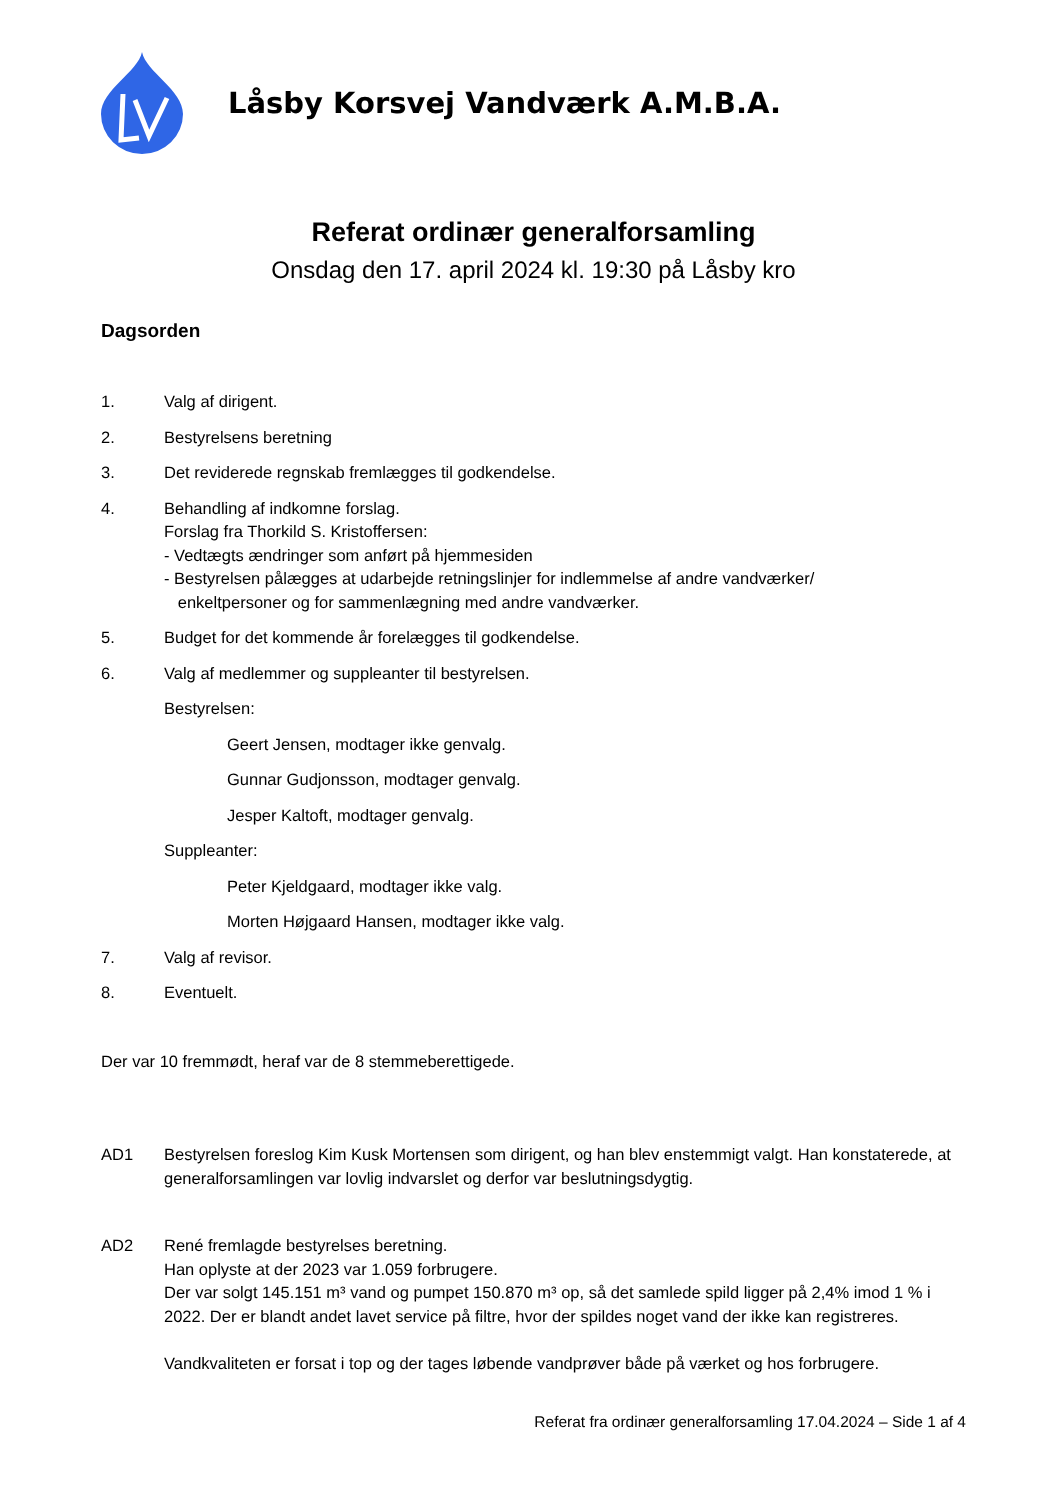Låsby Korsvej Vandværk A.M.B.A.
Referat ordinær generalforsamling
Onsdag den 17. april 2024 kl. 19:30 på Låsby kro
Dagsorden
1. Valg af dirigent.
2. Bestyrelsens beretning
3. Det reviderede regnskab fremlægges til godkendelse.
4. Behandling af indkomne forslag.
Forslag fra Thorkild S. Kristoffersen:
- Vedtægts ændringer som anført på hjemmesiden
- Bestyrelsen pålægges at udarbejde retningslinjer for indlemmelse af andre vandværker/
enkeltpersoner og for sammenlægning med andre vandværker.
5. Budget for det kommende år forelægges til godkendelse.
6. Valg af medlemmer og suppleanter til bestyrelsen.
Bestyrelsen:
Geert Jensen, modtager ikke genvalg.
Gunnar Gudjonsson, modtager genvalg.
Jesper Kaltoft, modtager genvalg.
Suppleanter:
Peter Kjeldgaard, modtager ikke valg.
Morten Højgaard Hansen, modtager ikke valg.
7. Valg af revisor.
8. Eventuelt.
Der var 10 fremmødt, heraf var de 8 stemmeberettigede.
AD1 Bestyrelsen foreslog Kim Kusk Mortensen som dirigent, og han blev enstemmigt valgt. Han konstaterede, at generalforsamlingen var lovlig indvarslet og derfor var beslutningsdygtig.
AD2 René fremlagde bestyrelses beretning.
Han oplyste at der 2023 var 1.059 forbrugere.
Der var solgt 145.151 m³ vand og pumpet 150.870 m³ op, så det samlede spild ligger på 2,4% imod 1 % i 2022. Der er blandt andet lavet service på filtre, hvor der spildes noget vand der ikke kan registreres.
Vandkvaliteten er forsat i top og der tages løbende vandprøver både på værket og hos forbrugere.
Referat fra ordinær generalforsamling 17.04.2024 – Side 1 af 4